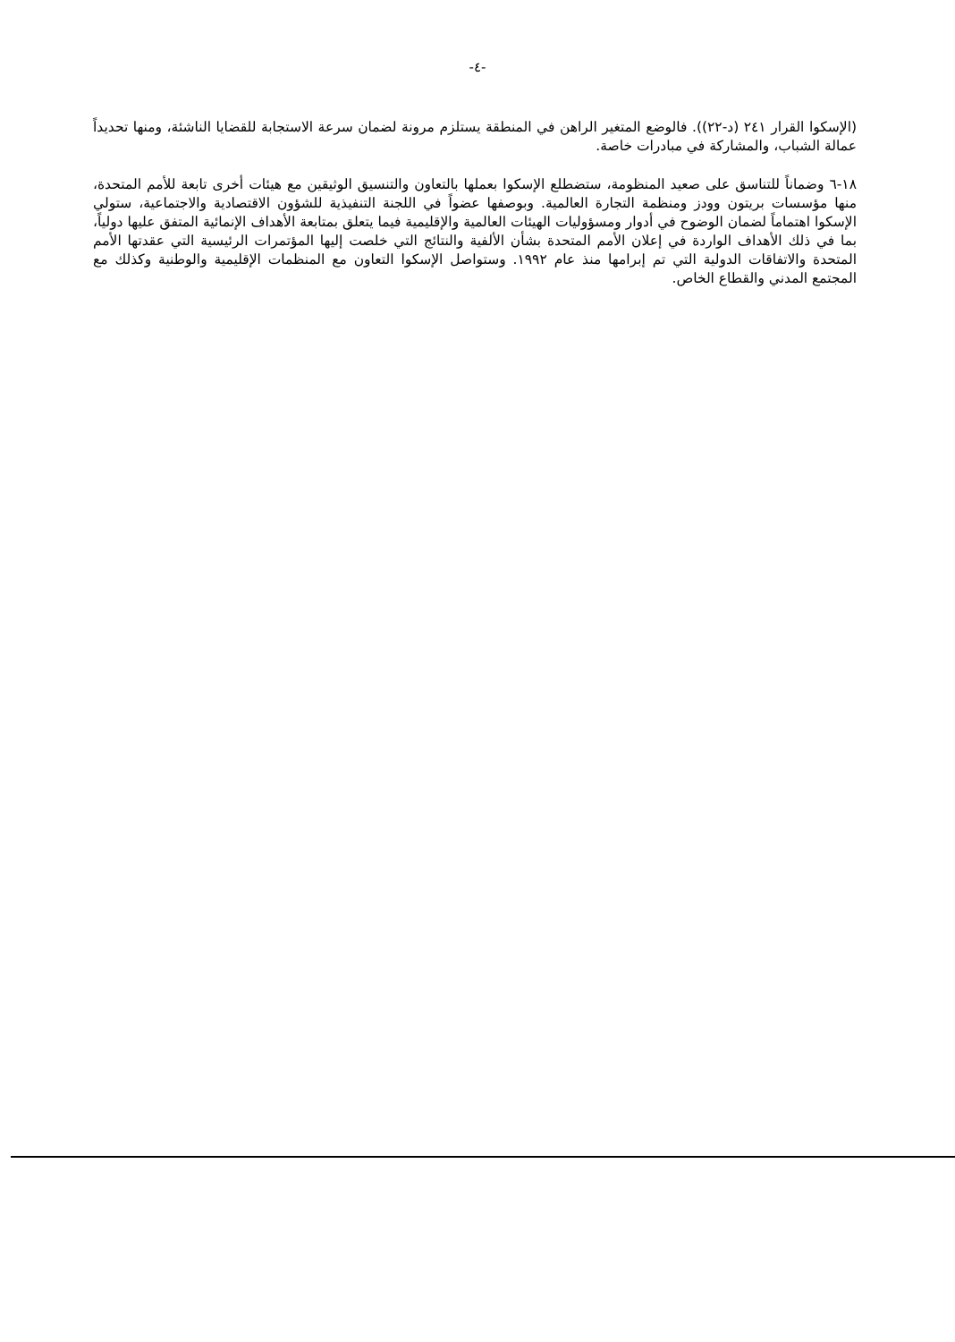-٤-
(الإسكوا القرار ٢٤١ (د-٢٢)). فالوضع المتغير الراهن في المنطقة يستلزم مرونة لضمان سرعة الاستجابة للقضايا الناشئة، ومنها تحديداً عمالة الشباب، والمشاركة في مبادرات خاصة.
١٨-٦ وضماناً للتناسق على صعيد المنظومة، ستضطلع الإسكوا بعملها بالتعاون والتنسيق الوثيقين مع هيئات أخرى تابعة للأمم المتحدة، منها مؤسسات بريتون وودز ومنظمة التجارة العالمية. وبوصفها عضواً في اللجنة التنفيذية للشؤون الاقتصادية والاجتماعية، ستولي الإسكوا اهتماماً لضمان الوضوح في أدوار ومسؤوليات الهيئات العالمية والإقليمية فيما يتعلق بمتابعة الأهداف الإنمائية المتفق عليها دولياً، بما في ذلك الأهداف الواردة في إعلان الأمم المتحدة بشأن الألفية والنتائج التي خلصت إليها المؤتمرات الرئيسية التي عقدتها الأمم المتحدة والاتفاقات الدولية التي تم إبرامها منذ عام ١٩٩٢. وستواصل الإسكوا التعاون مع المنظمات الإقليمية والوطنية وكذلك مع المجتمع المدني والقطاع الخاص.